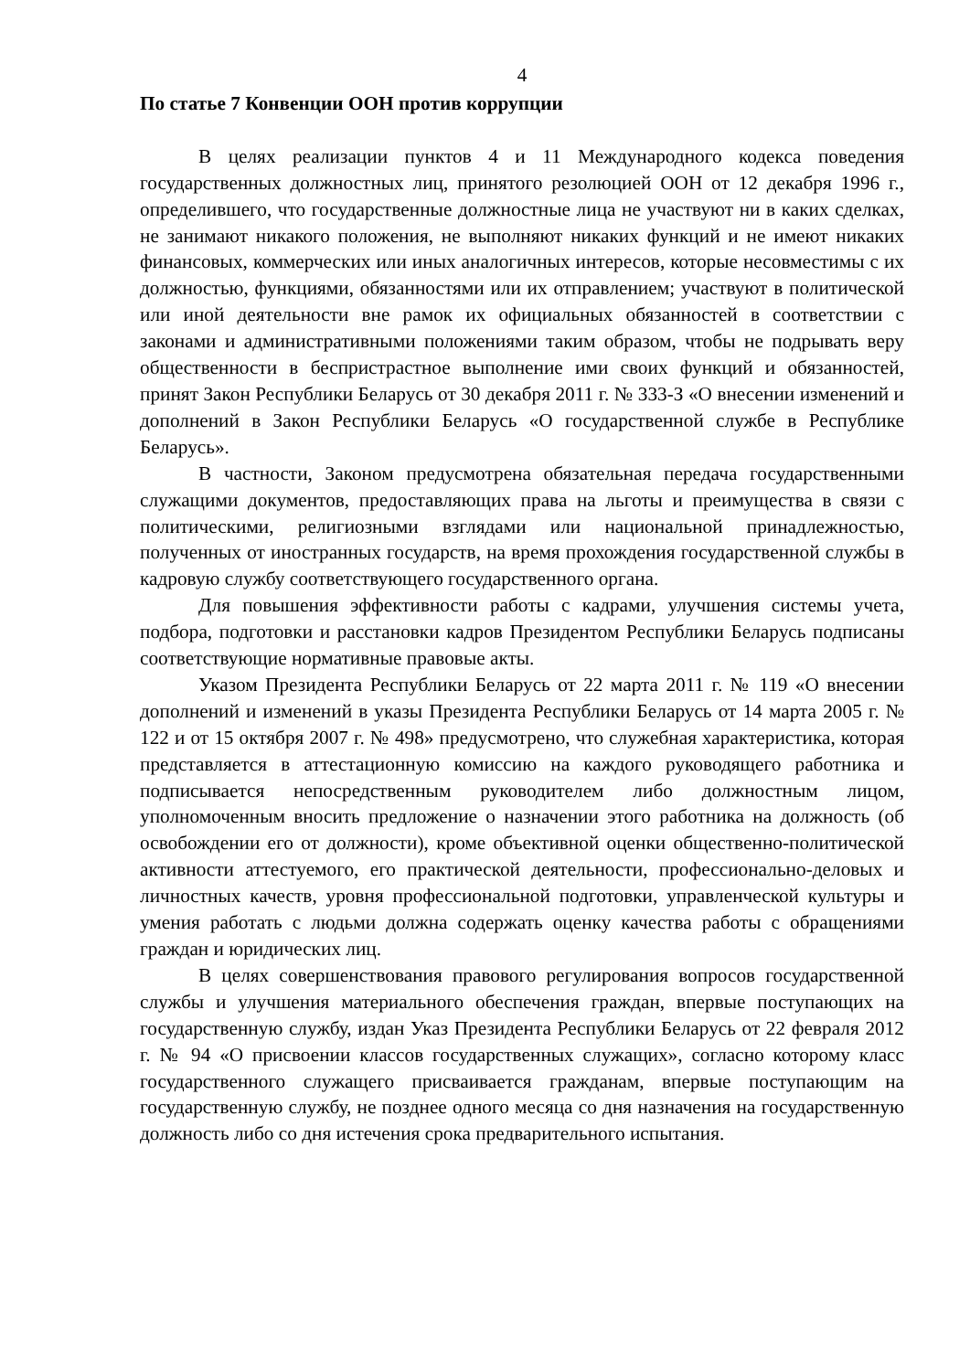4
По статье 7 Конвенции ООН против коррупции
В целях реализации пунктов 4 и 11 Международного кодекса поведения государственных должностных лиц, принятого резолюцией ООН от 12 декабря 1996 г., определившего, что государственные должностные лица не участвуют ни в каких сделках, не занимают никакого положения, не выполняют никаких функций и не имеют никаких финансовых, коммерческих или иных аналогичных интересов, которые несовместимы с их должностью, функциями, обязанностями или их отправлением; участвуют в политической или иной деятельности вне рамок их официальных обязанностей в соответствии с законами и административными положениями таким образом, чтобы не подрывать веру общественности в беспристрастное выполнение ими своих функций и обязанностей, принят Закон Республики Беларусь от 30 декабря 2011 г. № 333-З «О внесении изменений и дополнений в Закон Республики Беларусь «О государственной службе в Республике Беларусь».
В частности, Законом предусмотрена обязательная передача государственными служащими документов, предоставляющих права на льготы и преимущества в связи с политическими, религиозными взглядами или национальной принадлежностью, полученных от иностранных государств, на время прохождения государственной службы в кадровую службу соответствующего государственного органа.
Для повышения эффективности работы с кадрами, улучшения системы учета, подбора, подготовки и расстановки кадров Президентом Республики Беларусь подписаны соответствующие нормативные правовые акты.
Указом Президента Республики Беларусь от 22 марта 2011 г. № 119 «О внесении дополнений и изменений в указы Президента Республики Беларусь от 14 марта 2005 г. № 122 и от 15 октября 2007 г. № 498» предусмотрено, что служебная характеристика, которая представляется в аттестационную комиссию на каждого руководящего работника и подписывается непосредственным руководителем либо должностным лицом, уполномоченным вносить предложение о назначении этого работника на должность (об освобождении его от должности), кроме объективной оценки общественно-политической активности аттестуемого, его практической деятельности, профессионально-деловых и личностных качеств, уровня профессиональной подготовки, управленческой культуры и умения работать с людьми должна содержать оценку качества работы с обращениями граждан и юридических лиц.
В целях совершенствования правового регулирования вопросов государственной службы и улучшения материального обеспечения граждан, впервые поступающих на государственную службу, издан Указ Президента Республики Беларусь от 22 февраля 2012 г. № 94 «О присвоении классов государственных служащих», согласно которому класс государственного служащего присваивается гражданам, впервые поступающим на государственную службу, не позднее одного месяца со дня назначения на государственную должность либо со дня истечения срока предварительного испытания.